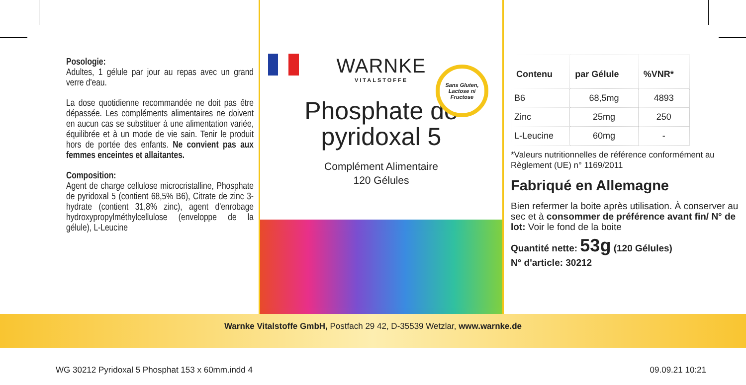Posologie:
Adultes, 1 gélule par jour au repas avec un grand verre d'eau.
La dose quotidienne recommandée ne doit pas être dépassée. Les compléments alimentaires ne doivent en aucun cas se substituer à une alimentation variée, équilibrée et à un mode de vie sain. Tenir le produit hors de portée des enfants. Ne convient pas aux femmes enceintes et allaitantes.
Composition:
Agent de charge cellulose microcristalline, Phosphate de pyridoxal 5 (contient 68,5% B6), Citrate de zinc 3-hydrate (contient 31,8% zinc), agent d'enrobage hydroxypropylméthylcellulose (enveloppe de la gélule), L-Leucine
Sans Gluten, Lactose ni Fructose
WARNKE
VITALSTOFFE
Phosphate de
pyridoxal 5
Complément Alimentaire
120 Gélules
| Contenu | par Gélule | %VNR* |
| --- | --- | --- |
| B6 | 68,5mg | 4893 |
| Zinc | 25mg | 250 |
| L-Leucine | 60mg | - |
*Valeurs nutritionnelles de référence conformément au Règlement (UE) n° 1169/2011
Fabriqué en Allemagne
Bien refermer la boite après utilisation. À conserver au sec et à consommer de préférence avant fin/ N° de lot: Voir le fond de la boite
Quantité nette: 53g (120 Gélules)
N° d'article: 30212
Warnke Vitalstoffe GmbH, Postfach 29 42, D-35539 Wetzlar, www.warnke.de
WG 30212 Pyridoxal 5 Phosphat 153 x 60mm.indd 4 09.09.21 10:21